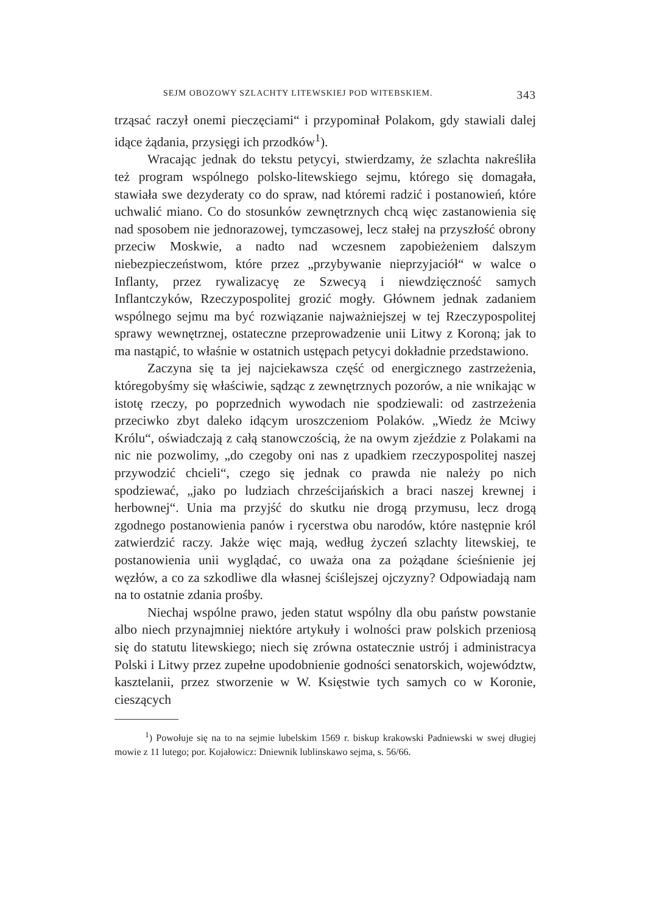SEJM OBOZOWY SZLACHTY LITEWSKIEJ POD WITEBSKIEM. 343
trząsać raczył onemi pieczęciami“ i przypominał Polakom, gdy stawiali dalej idące żądania, przysięgi ich przodków<sup>1</sup>).
Wracając jednak do tekstu petycyi, stwierdzamy, że szlachta nakreśliła też program wspólnego polsko-litewskiego sejmu, którego się domagała, stawiała swe dezyderaty co do spraw, nad któremi radzić i postanowień, które uchwalić miano. Co do stosunków zewnętrznych chcą więc zastanowienia się nad sposobem nie jednorazowej, tymczasowej, lecz stałej na przyszłość obrony przeciw Moskwie, a nadto nad wczesnem zapobieżeniem dalszym niebezpieczeństwom, które przez „przybywanie nieprzyjaciół“ w walce o Inflanty, przez rywalizacyę ze Szwecyą i niewdzięczność samych Inflantczyków, Rzeczypospolitej grozić mogły. Głównem jednak zadaniem wspólnego sejmu ma być rozwiązanie najważniejszej w tej Rzeczypospolitej sprawy wewnętrznej, ostateczne przeprowadzenie unii Litwy z Koroną; jak to ma nastąpić, to właśnie w ostatnich ustępach petycyi dokładnie przedstawiono.
Zaczyna się ta jej najciekawsza część od energicznego zastrzeżenia, któregobyśmy się właściwie, sądząc z zewnętrznych pozorów, a nie wnikając w istotę rzeczy, po poprzednich wywodach nie spodziewali: od zastrzeżenia przeciwko zbyt daleko idącym uroszczeniom Polaków. „Wiedz że Mciwy Królu“, oświadczają z całą stanowczością, że na owym zjeździe z Polakami na nic nie pozwolimy, „do czegoby oni nas z upadkiem rzeczypospolitej naszej przywodzić chcieli“, czego się jednak co prawda nie należy po nich spodziewać, „jako po ludziach chrześcijańskich a braci naszej krewnej i herbownej“. Unia ma przyjść do skutku nie drogą przymusu, lecz drogą zgodnego postanowienia panów i rycerstwa obu narodów, które następnie król zatwierdzić raczy. Jakże więc mają, według życzeń szlachty litewskiej, te postanowienia unii wyglądać, co uważa ona za pożądane ścieśnienie jej węzłów, a co za szkodliwe dla własnej ściślejszej ojczyzny? Odpowiadają nam na to ostatnie zdania prośby.
Niechaj wspólne prawo, jeden statut wspólny dla obu państw powstanie albo niech przynajmniej niektóre artykuły i wolności praw polskich przeniosą się do statutu litewskiego; niech się zrówna ostatecznie ustrój i administracya Polski i Litwy przez zupełne upodobnienie godności senatorskich, województw, kasztelanii, przez stworzenie w W. Księstwie tych samych co w Koronie, cieszących
<sup>1</sup>) Powołuje się na to na sejmie lubelskim 1569 r. biskup krakowski Padniewski w swej długiej mowie z 11 lutego; por. Kojałowicz: Dniewnik lublinskawo sejma, s. 56/66.